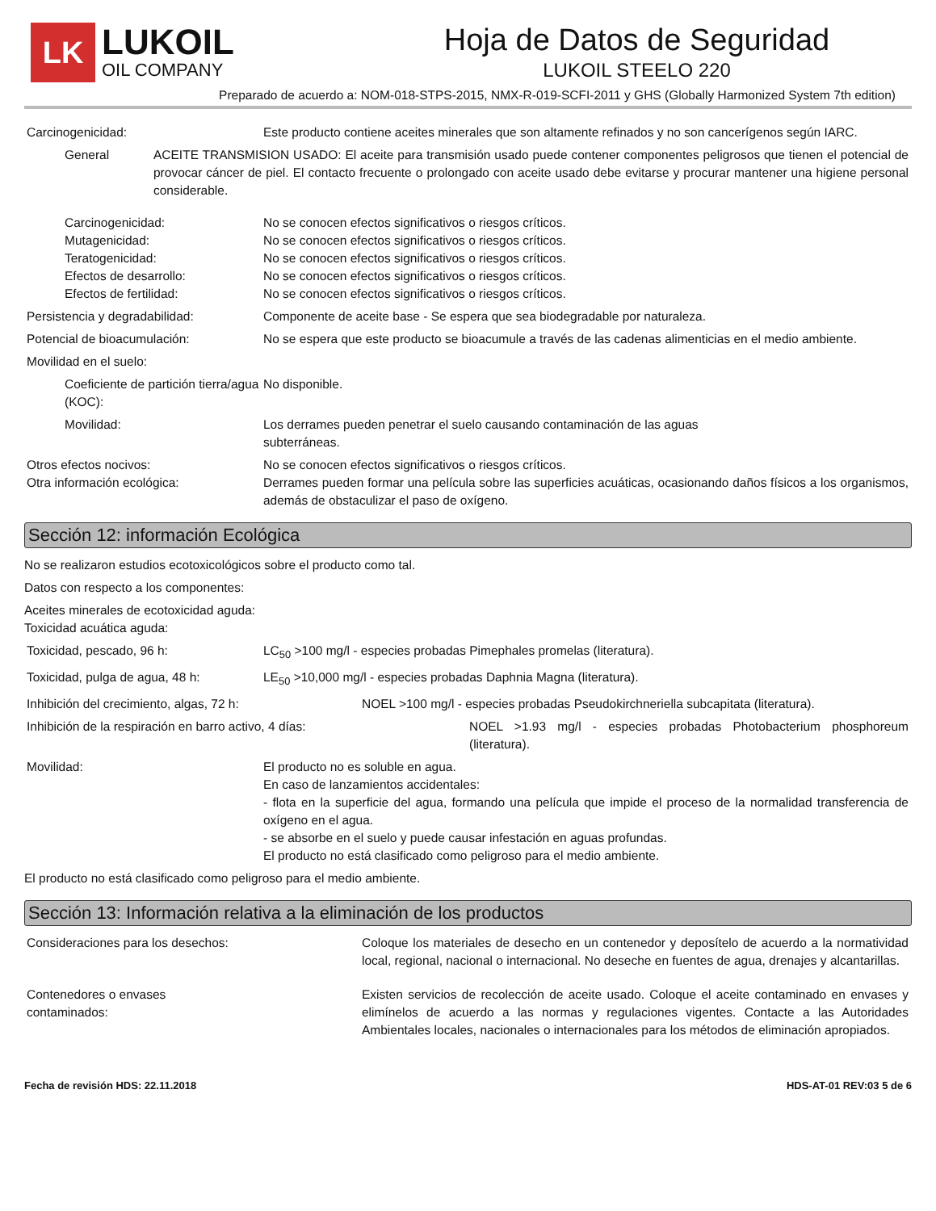LK
LUKOIL
OIL COMPANY
Hoja de Datos de Seguridad
LUKOIL STEELO 220
Preparado de acuerdo a: NOM-018-STPS-2015, NMX-R-019-SCFI-2011 y GHS (Globally Harmonized System 7th edition)
Carcinogenicidad: Este producto contiene aceites minerales que son altamente refinados y no son cancerígenos según IARC.
General ACEITE TRANSMISION USADO: El aceite para transmisión usado puede contener componentes peligrosos que tienen el potencial de provocar cáncer de piel. El contacto frecuente o prolongado con aceite usado debe evitarse y procurar mantener una higiene personal considerable.
Carcinogenicidad:
Mutagenicidad:
Teratogenicidad:
Efectos de desarrollo:
Efectos de fertilidad:
No se conocen efectos significativos o riesgos críticos.
No se conocen efectos significativos o riesgos críticos.
No se conocen efectos significativos o riesgos críticos.
No se conocen efectos significativos o riesgos críticos.
No se conocen efectos significativos o riesgos críticos.
Persistencia y degradabilidad: Componente de aceite base - Se espera que sea biodegradable por naturaleza.
Potencial de bioacumulación: No se espera que este producto se bioacumule a través de las cadenas alimenticias en el medio ambiente.
Movilidad en el suelo:
Coeficiente de partición tierra/agua (KOC):
No disponible.
Movilidad: Los derrames pueden penetrar el suelo causando contaminación de las aguas
subterráneas.
Otros efectos nocivos:
Otra información ecológica:
No se conocen efectos significativos o riesgos críticos.
Derrames pueden formar una película sobre las superficies acuáticas, ocasionando daños físicos a los organismos, además de obstaculizar el paso de oxígeno.
Sección 12: información Ecológica
No se realizaron estudios ecotoxicológicos sobre el producto como tal.
Datos con respecto a los componentes:
Aceites minerales de ecotoxicidad aguda:
Toxicidad acuática aguda:
Toxicidad, pescado, 96 h: LC<sub>50</sub> >100 mg/l - especies probadas Pimephales promelas (literatura).
Toxicidad, pulga de agua, 48 h: LE<sub>50</sub> >10,000 mg/l - especies probadas Daphnia Magna (literatura).
Inhibición del crecimiento, algas, 72 h: NOEL >100 mg/l - especies probadas Pseudokirchneriella subcapitata (literatura).
Inhibición de la respiración en barro activo, 4 días: NOEL >1.93 mg/l - especies probadas Photobacterium phosphoreum (literatura).
Movilidad: El producto no es soluble en agua.
En caso de lanzamientos accidentales:
- flota en la superficie del agua, formando una película que impide el proceso de la normalidad transferencia de oxígeno en el agua.
- se absorbe en el suelo y puede causar infestación en aguas profundas.
El producto no está clasificado como peligroso para el medio ambiente.
El producto no está clasificado como peligroso para el medio ambiente.
Sección 13: Información relativa a la eliminación de los productos
Consideraciones para los desechos: Coloque los materiales de desecho en un contenedor y deposítelo de acuerdo a la normatividad local, regional, nacional o internacional. No deseche en fuentes de agua, drenajes y alcantarillas.
Contenedores o envases
contaminados:
Existen servicios de recolección de aceite usado. Coloque el aceite contaminado en envases y elimínelos de acuerdo a las normas y regulaciones vigentes. Contacte a las Autoridades Ambientales locales, nacionales o internacionales para los métodos de eliminación apropiados.
Fecha de revisión HDS: 22.11.2018 HDS-AT-01 REV:03 5 de 6